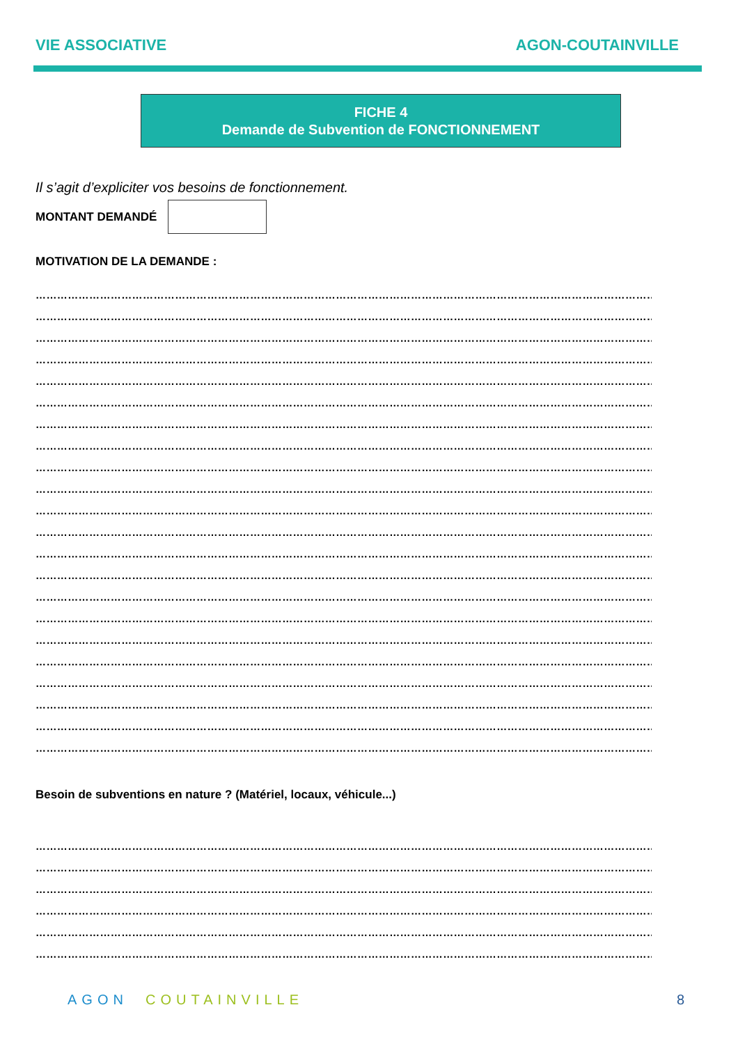VIE ASSOCIATIVE AGON-COUTAINVILLE
FICHE 4
Demande de Subvention de FONCTIONNEMENT
Il s’agit d’expliciter vos besoins de fonctionnement.
MONTANT DEMANDÉ
MOTIVATION DE LA DEMANDE :
…………………………………………………………………………………………………………………………………………………………………………………
…………………………………………………………………………………………………………………………………………………………………………………
…………………………………………………………………………………………………………………………………………………………………………………
…………………………………………………………………………………………………………………………………………………………………………………
…………………………………………………………………………………………………………………………………………………………………………………
…………………………………………………………………………………………………………………………………………………………………………………
…………………………………………………………………………………………………………………………………………………………………………………
…………………………………………………………………………………………………………………………………………………………………………………
…………………………………………………………………………………………………………………………………………………………………………………
…………………………………………………………………………………………………………………………………………………………………………………
…………………………………………………………………………………………………………………………………………………………………………………
…………………………………………………………………………………………………………………………………………………………………………………
…………………………………………………………………………………………………………………………………………………………………………………
…………………………………………………………………………………………………………………………………………………………………………………
…………………………………………………………………………………………………………………………………………………………………………………
…………………………………………………………………………………………………………………………………………………………………………………
…………………………………………………………………………………………………………………………………………………………………………………
…………………………………………………………………………………………………………………………………………………………………………………
…………………………………………………………………………………………………………………………………………………………………………………
…………………………………………………………………………………………………………………………………………………………………………………
…………………………………………………………………………………………………………………………………………………………………………………
…………………………………………………………………………………………………………………………………………………………………………………
Besoin de subventions en nature ? (Matériel, locaux, véhicule...)
…………………………………………………………………………………………………………………………………………………………………………………
…………………………………………………………………………………………………………………………………………………………………………………
…………………………………………………………………………………………………………………………………………………………………………………
…………………………………………………………………………………………………………………………………………………………………………………
…………………………………………………………………………………………………………………………………………………………………………………
…………………………………………………………………………………………………………………………………………………………………………………
AGON COUTAINVILLE 8